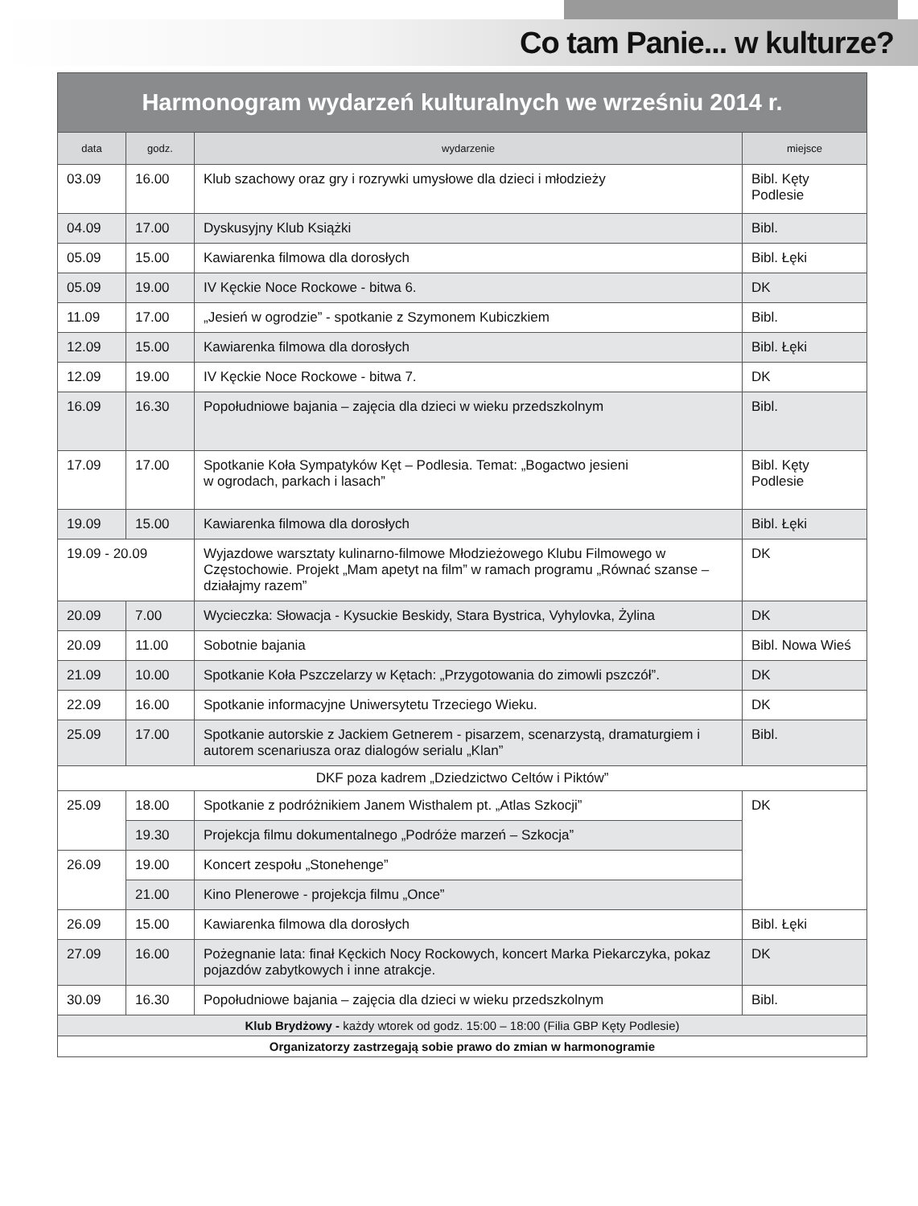Co tam Panie... w kulturze?
| Harmonogram wydarzeń kulturalnych we wrześniu 2014 r. | | | |
| --- | --- | --- | --- |
| data | godz. | wydarzenie | miejsce |
| 03.09 | 16.00 | Klub szachowy oraz gry i rozrywki umysłowe dla dzieci i młodzieży | Bibl. Kęty Podlesie |
| 04.09 | 17.00 | Dyskusyjny Klub Książki | Bibl. |
| 05.09 | 15.00 | Kawiarenka filmowa dla dorosłych | Bibl. Łęki |
| 05.09 | 19.00 | IV Kęckie Noce Rockowe - bitwa 6. | DK |
| 11.09 | 17.00 | „Jesień w ogrodzie” - spotkanie z Szymonem Kubiczkiem | Bibl. |
| 12.09 | 15.00 | Kawiarenka filmowa dla dorosłych | Bibl. Łęki |
| 12.09 | 19.00 | IV Kęckie Noce Rockowe - bitwa 7. | DK |
| 16.09 | 16.30 | Popołudniowe bajania – zajęcia dla dzieci w wieku przedszkolnym | Bibl. |
| 17.09 | 17.00 | Spotkanie Koła Sympatyków Kęt – Podlesia. Temat: „Bogactwo jesieni w ogrodach, parkach i lasach” | Bibl. Kęty Podlesie |
| 19.09 | 15.00 | Kawiarenka filmowa dla dorosłych | Bibl. Łęki |
| 19.09 - 20.09 | | Wyjazdowe warsztaty kulinarno-filmowe Młodzieżowego Klubu Filmowego w Częstochowie. Projekt „Mam apetyt na film” w ramach programu „Równać szanse – działajmy razem” | DK |
| 20.09 | 7.00 | Wycieczka: Słowacja - Kysuckie Beskidy, Stara Bystrica, Vyhylovka, Żylina | DK |
| 20.09 | 11.00 | Sobotnie bajania | Bibl. Nowa Wieś |
| 21.09 | 10.00 | Spotkanie Koła Pszczelarzy w Kętach: „Przygotowania do zimowli pszczół”. | DK |
| 22.09 | 16.00 | Spotkanie informacyjne Uniwersytetu Trzeciego Wieku. | DK |
| 25.09 | 17.00 | Spotkanie autorskie z Jackiem Getnerem - pisarzem, scenarzystą, dramaturgiem i autorem scenariusza oraz dialogów serialu „Klan” | Bibl. |
| DKF poza kadrem „Dziedzictwo Celtów i Piktów” | | | |
| 25.09 | 18.00 | Spotkanie z podróżnikiem Janem Wisthalem pt. „Atlas Szkocji” | DK |
| | 19.30 | Projekcja filmu dokumentalnego „Podróże marzeń – Szkocja” | |
| 26.09 | 19.00 | Koncert zespołu „Stonehenge” | |
| | 21.00 | Kino Plenerowe - projekcja filmu „Once” | |
| 26.09 | 15.00 | Kawiarenka filmowa dla dorosłych | Bibl. Łęki |
| 27.09 | 16.00 | Pożegnanie lata: finał Kęckich Nocy Rockowych, koncert Marka Piekarczyka, pokaz pojazdów zabytkowych i inne atrakcje. | DK |
| 30.09 | 16.30 | Popołudniowe bajania – zajęcia dla dzieci w wieku przedszkolnym | Bibl. |
| Klub Brydżowy - każdy wtorek od godz. 15:00 – 18:00 (Filia GBP Kęty Podlesie) | | | |
| Organizatorzy zastrzegają sobie prawo do zmian w harmonogramie | | | |